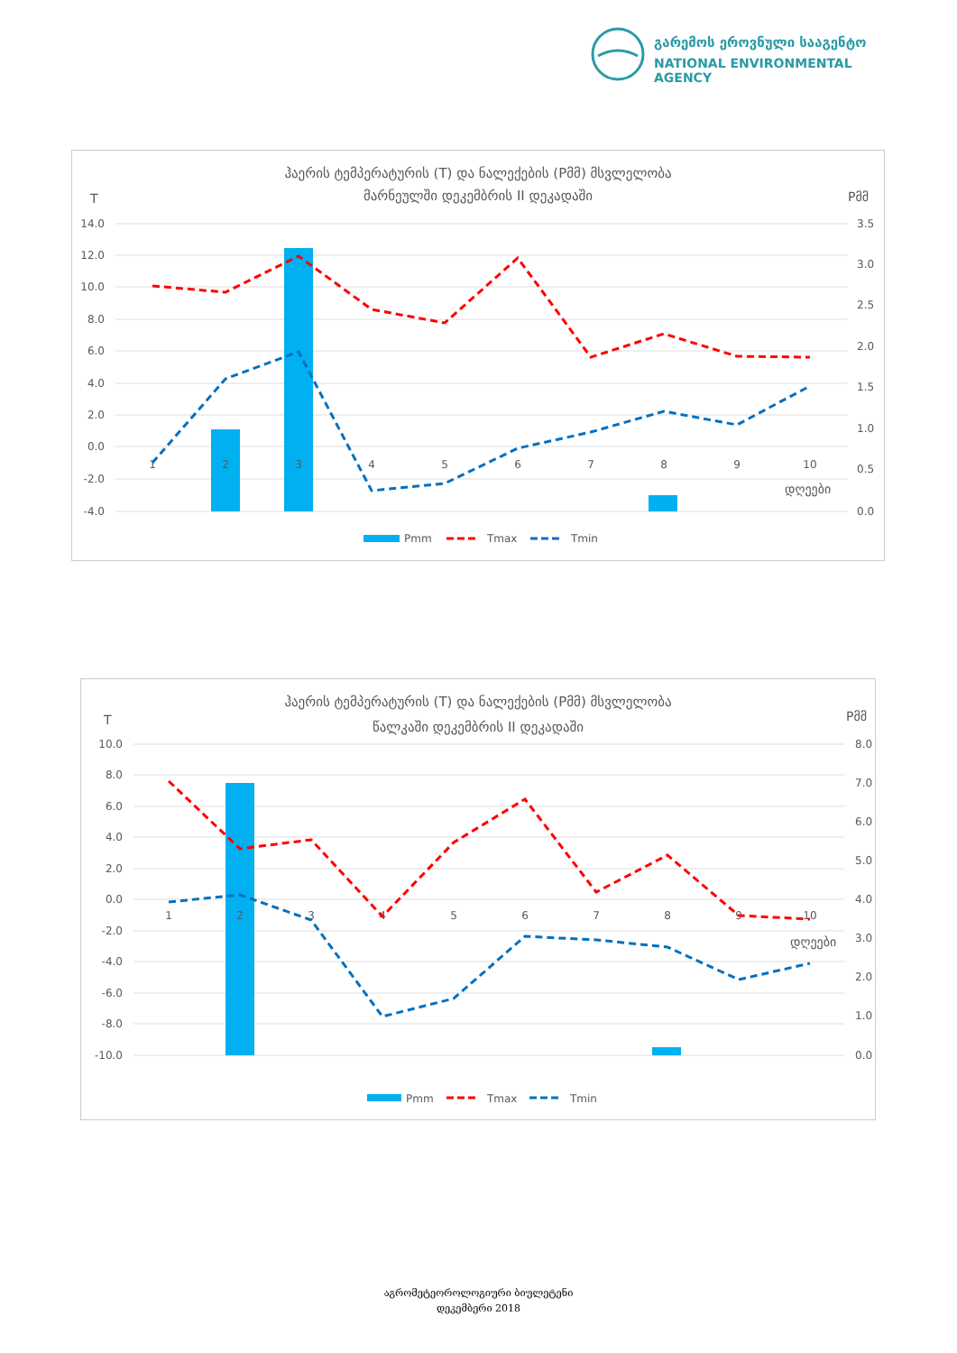გარემოს ეროვნული სააგენტო
NATIONAL ENVIRONMENTAL AGENCY
ჰაერის ტემპერატურის (T) და ნალექების (Pმმ) მსვლელობა
მარნეულში დეკემბრის II დეკადაში
T
Pმმ
14.0
12.0
10.0
8.0
6.0
4.0
2.0
0.0
-2.0
-4.0
3.5
3.0
2.5
2.0
1.5
1.0
0.5
0.0
1
2
3
4
5
6
7
8
9
10
დღეები
Pmm
Tmax
Tmin
ჰაერის ტემპერატურის (T) და ნალექების (Pმმ) მსვლელობა
წალკაში დეკემბრის II დეკადაში
T
Pმმ
10.0
8.0
6.0
4.0
2.0
0.0
-2.0
-4.0
-6.0
-8.0
-10.0
8.0
7.0
6.0
5.0
4.0
3.0
2.0
1.0
0.0
1
2
3
4
5
6
7
8
9
10
დღეები
Pmm
Tmax
Tmin
აგრომეტეოროლოგიური ბიულეტენი
დეკემბერი 2018